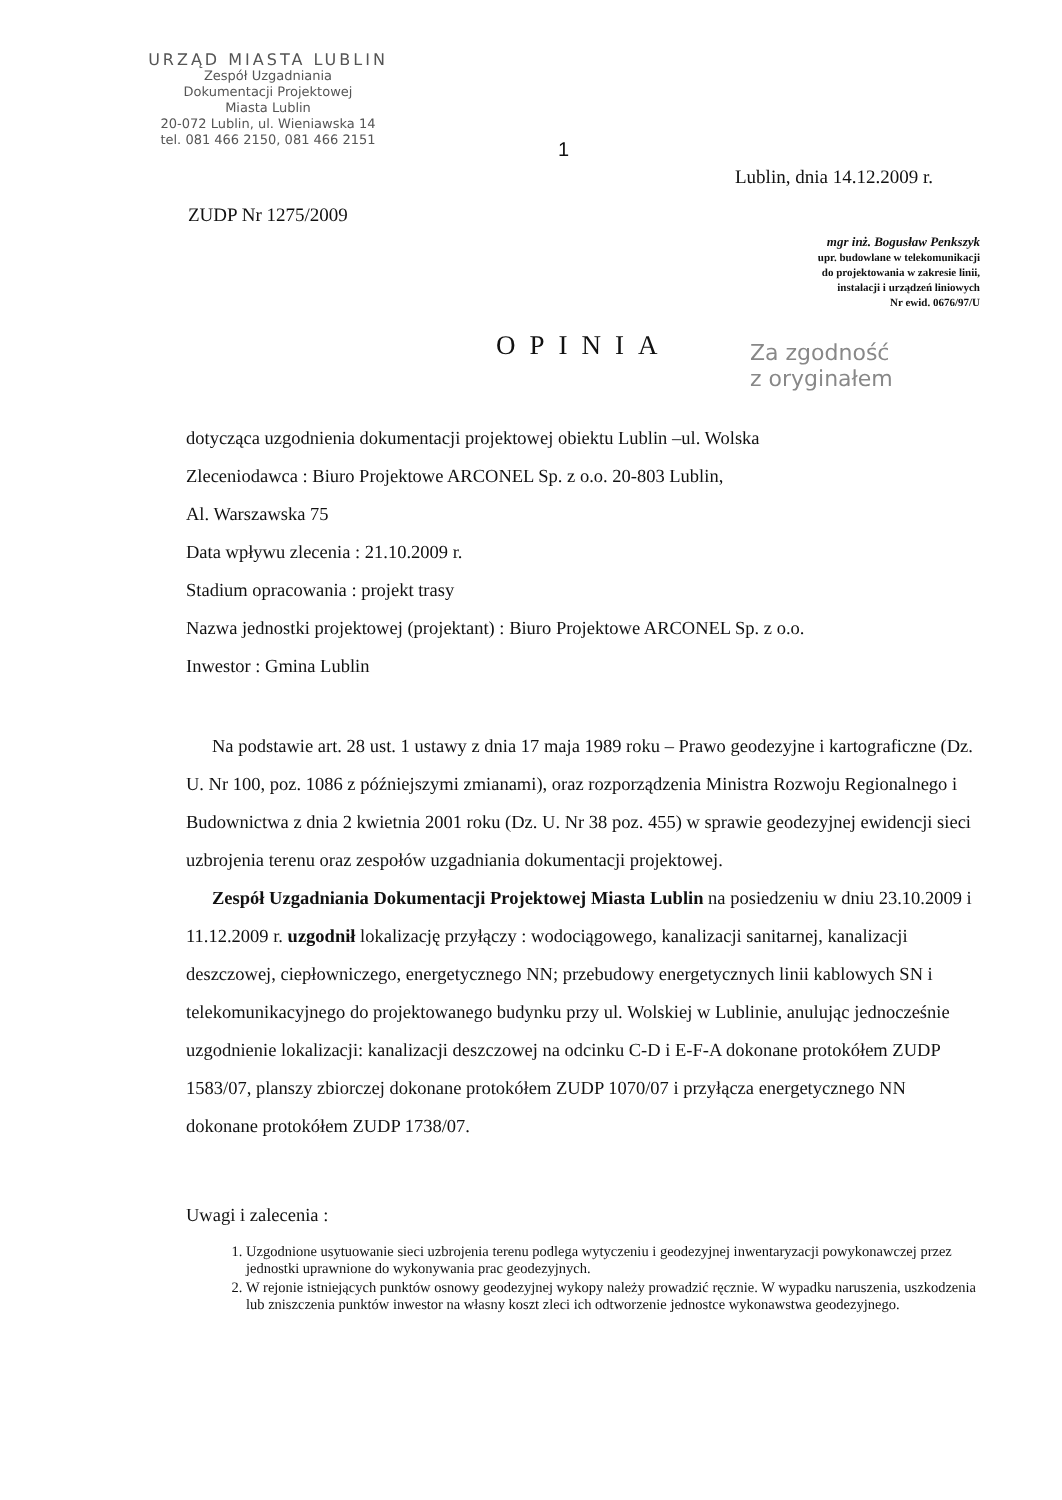URZĄD MIASTA LUBLIN
Zespół Uzgadniania
Dokumentacji Projektowej
Miasta Lublin
20-072 Lublin, ul. Wieniawska 14
tel. 081 466 2150, 081 466 2151
1
Lublin, dnia 14.12.2009 r.
ZUDP Nr 1275/2009
mgr inż. Bogusław Penkszyk
upr. budowlane w telekomunikacji
do projektowania w zakresie linii,
instalacji i urządzeń liniowych
Nr ewid. 0676/97/U
OPINIA
Za zgodność
z oryginałem
dotycząca uzgodnienia dokumentacji projektowej obiektu Lublin –ul. Wolska
Zleceniodawca : Biuro Projektowe ARCONEL Sp. z o.o. 20-803 Lublin,
Al. Warszawska 75
Data wpływu zlecenia : 21.10.2009 r.
Stadium opracowania : projekt trasy
Nazwa jednostki projektowej (projektant) : Biuro Projektowe ARCONEL Sp. z o.o.
Inwestor : Gmina Lublin
Na podstawie art. 28 ust. 1 ustawy z dnia 17 maja 1989 roku – Prawo geodezyjne i kartograficzne (Dz. U. Nr 100, poz. 1086 z późniejszymi zmianami), oraz rozporządzenia Ministra Rozwoju Regionalnego i Budownictwa z dnia 2 kwietnia 2001 roku (Dz. U. Nr 38 poz. 455) w sprawie geodezyjnej ewidencji sieci uzbrojenia terenu oraz zespołów uzgadniania dokumentacji projektowej.
Zespół Uzgadniania Dokumentacji Projektowej Miasta Lublin na posiedzeniu w dniu 23.10.2009 i 11.12.2009 r. uzgodnił lokalizację przyłączy : wodociągowego, kanalizacji sanitarnej, kanalizacji deszczowej, ciepłowniczego, energetycznego NN; przebudowy energetycznych linii kablowych SN i telekomunikacyjnego do projektowanego budynku przy ul. Wolskiej w Lublinie, anulując jednocześnie uzgodnienie lokalizacji: kanalizacji deszczowej na odcinku C-D i E-F-A dokonane protokółem ZUDP 1583/07, planszy zbiorczej dokonane protokółem ZUDP 1070/07 i przyłącza energetycznego NN dokonane protokółem ZUDP 1738/07.
Uwagi i zalecenia :
1. Uzgodnione usytuowanie sieci uzbrojenia terenu podlega wytyczeniu i geodezyjnej inwentaryzacji powykonawczej przez jednostki uprawnione do wykonywania prac geodezyjnych.
2. W rejonie istniejących punktów osnowy geodezyjnej wykopy należy prowadzić ręcznie. W wypadku naruszenia, uszkodzenia lub zniszczenia punktów inwestor na własny koszt zleci ich odtworzenie jednostce wykonawstwa geodezyjnego.